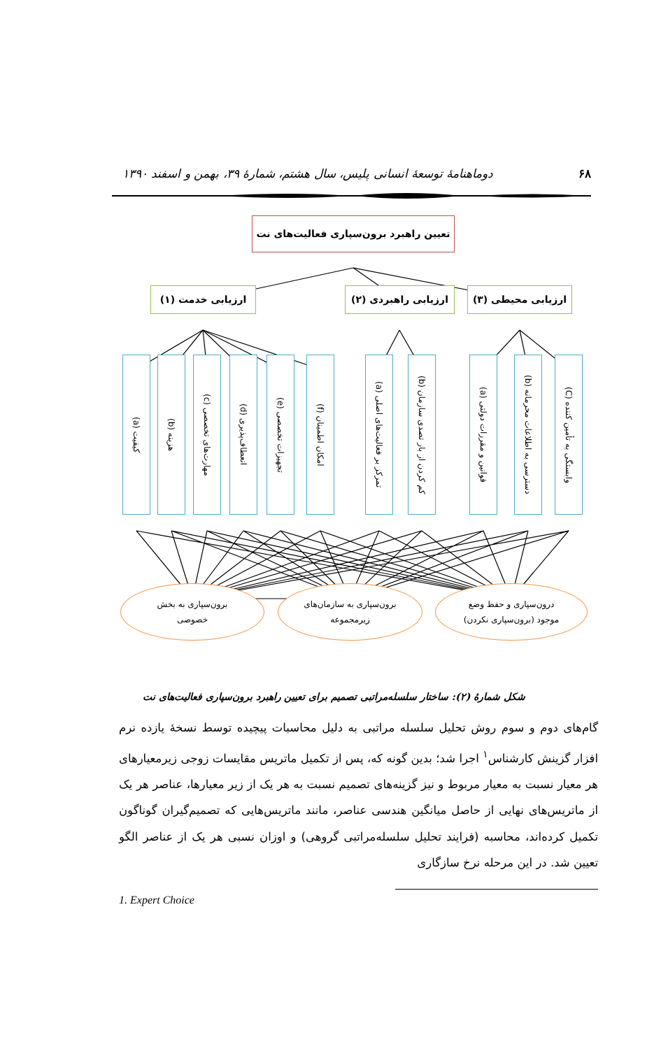۶۸ دوماهنامهٔ توسعهٔ انسانی پلیس، سال هشتم، شمارهٔ ۳۹، بهمن و اسفند ۱۳۹۰
تعیین راهبرد برون‌سپاری فعالیت‌های نت
ارزیابی محیطی (۳) ارزیابی راهبردی (۲)
ارزیابی خدمت (۱)
وابستگی به تأمین کننده (C)
دسترسی به اطلاعات محرمانه (b)
قوانین و مقررات دولتی (a)
کم کردن از بار تصدی سازمان (b)
تمرکز بر فعالیت‌های اصلی (a)
امکان اطمینان (f)
تجهیزات تخصصی (e)
انعطاف‌پذیری (d)
مهارت‌های تخصصی (c)
هزینه (b)
کیفیت (a)
درون‌سپاری و حفظ وضع
موجود (برون‌سپاری نکردن)
برون‌سپاری به سازمان‌های
زیرمجموعه
برون‌سپاری به بخش
خصوصی
شکل شمارهٔ (۲): ساختار سلسله‌مراتبی تصمیم برای تعیین راهبرد برون‌سپاری فعالیت‌های نت
گام‌های دوم و سوم روش تحلیل سلسله مراتبی به دلیل محاسبات پیچیده توسط نسخهٔ یازده نرم افزار گزینش کارشناس<sup>۱</sup> اجرا شد؛ بدین گونه که، پس از تکمیل ماتریس مقایسات زوجی زیرمعیارهای هر معیار نسبت به معیار مربوط و نیز گزینه‌های تصمیم نسبت به هر یک از زیر معیارها، عناصر هر یک از ماتریس‌های نهایی از حاصل میانگین هندسی عناصر، مانند ماتریس‌هایی که تصمیم‌گیران گوناگون تکمیل کرده‌اند، محاسبه (فرایند تحلیل سلسله‌مراتبی گروهی) و اوزان نسبی هر یک از عناصر الگو تعیین شد. در این مرحله نرخ سازگاری
1. Expert Choice